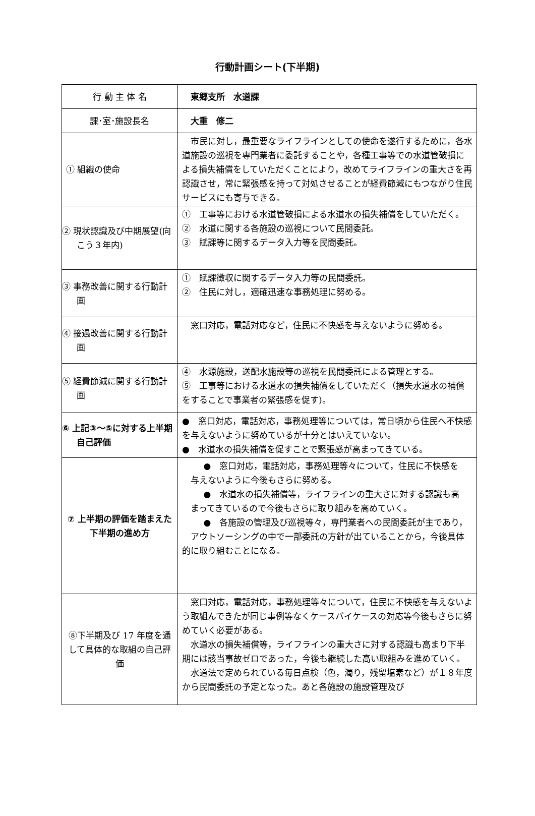行動計画シート(下半期)
| 行 動 主 体 名 | 東郷支所 水道課 |
| 課･室･施設長名 | 大重 修二 |
| ① 組織の使命 | 市民に対し，最重要なライフラインとしての使命を遂行するために，各水道施設の巡視を専門業者に委託することや，各種工事等での水道管破損による損失補償をしていただくことにより，改めてライフラインの重大さを再認識させ，常に緊張感を持って対処させることが経費節減にもつながり住民サービスにも寄与できる。 |
| ② 現状認識及び中期展望(向こう３年内) | ① 工事等における水道管破損による水道水の損失補償をしていただく。 ② 水道に関する各施設の巡視について民間委託。 ③ 賦課等に関するデータ入力等を民間委託。 |
| ③ 事務改善に関する行動計画 | ① 賦課徴収に関するデータ入力等の民間委託。 ② 住民に対し，適確迅速な事務処理に努める。 |
| ④ 接遇改善に関する行動計画 | 窓口対応，電話対応など，住民に不快感を与えないように努める。 |
| ⑤ 経費節減に関する行動計画 | ④ 水源施設，送配水施設等の巡視を民間委託による管理とする。 ⑤ 工事等における水道水の損失補償をしていただく（損失水道水の補償をすることで事業者の緊張感を促す)。 |
| ⑥ 上記③～⑤に対する上半期自己評価 | ● 窓口対応，電話対応，事務処理等については，常日頃から住民へ不快感を与えないように努めているが十分とはいえていない。 ● 水道水の損失補償を促すことで緊張感が高まってきている。 |
| ⑦ 上半期の評価を踏まえた下半期の進め方 | ● 窓口対応，電話対応，事務処理等々について，住民に不快感を 与えないように今後もさらに努める。 ● 水道水の損失補償等，ライフラインの重大さに対する認識も高 まってきているので今後もさらに取り組みを高めていく。 ● 各施設の管理及び巡視等々，専門業者への民間委託が主であり， アウトソーシングの中で一部委託の方針が出ていることから，今後具体的に取り組むことになる。 |
| ⑧下半期及び 17 年度を通して具体的な取組の自己評価 | 窓口対応，電話対応，事務処理等々について，住民に不快感を与えないよう取組んできたが同じ事例等なくケースバイケースの対応等今後もさらに努めていく必要がある。 水道水の損失補償等，ライフラインの重大さに対する認識も高まり下半期には該当事故ゼロであった，今後も継続した高い取組みを進めていく。 水道法で定められている毎日点検（色，濁り，残留塩素など）が１８年度から民間委託の予定となった。あと各施設の施設管理及び |